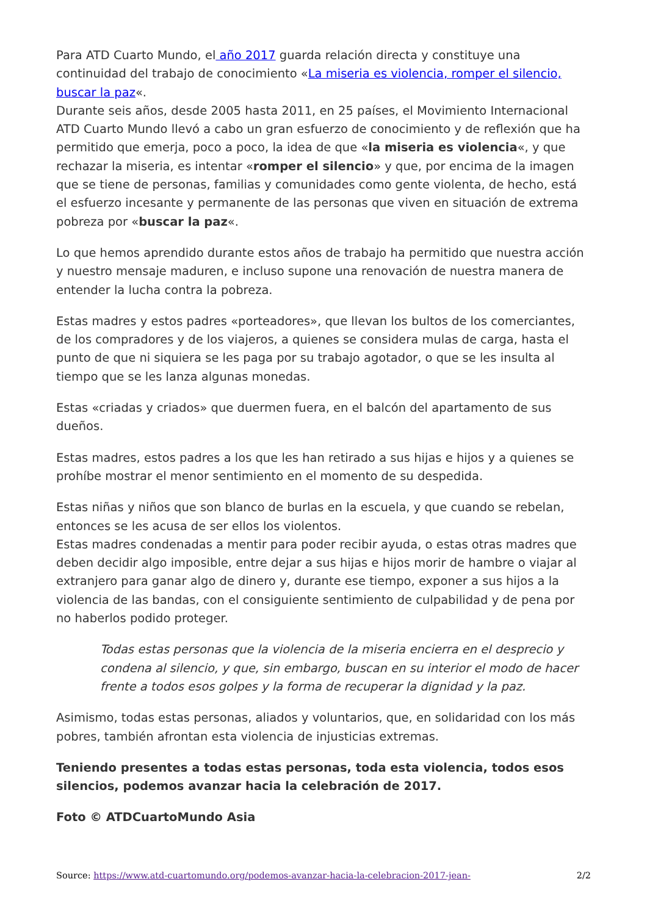Para ATD Cuarto Mundo, el año 2017 guarda relación directa y constituye una continuidad del trabajo de conocimiento «La miseria es violencia, romper el silencio, buscar la paz«.
Durante seis años, desde 2005 hasta 2011, en 25 países, el Movimiento Internacional ATD Cuarto Mundo llevó a cabo un gran esfuerzo de conocimiento y de reflexión que ha permitido que emerja, poco a poco, la idea de que «la miseria es violencia«, y que rechazar la miseria, es intentar «romper el silencio» y que, por encima de la imagen que se tiene de personas, familias y comunidades como gente violenta, de hecho, está el esfuerzo incesante y permanente de las personas que viven en situación de extrema pobreza por «buscar la paz«.
Lo que hemos aprendido durante estos años de trabajo ha permitido que nuestra acción y nuestro mensaje maduren, e incluso supone una renovación de nuestra manera de entender la lucha contra la pobreza.
Estas madres y estos padres «porteadores», que llevan los bultos de los comerciantes, de los compradores y de los viajeros, a quienes se considera mulas de carga, hasta el punto de que ni siquiera se les paga por su trabajo agotador, o que se les insulta al tiempo que se les lanza algunas monedas.
Estas «criadas y criados» que duermen fuera, en el balcón del apartamento de sus dueños.
Estas madres, estos padres a los que les han retirado a sus hijas e hijos y a quienes se prohíbe mostrar el menor sentimiento en el momento de su despedida.
Estas niñas y niños que son blanco de burlas en la escuela, y que cuando se rebelan, entonces se les acusa de ser ellos los violentos.
Estas madres condenadas a mentir para poder recibir ayuda, o estas otras madres que deben decidir algo imposible, entre dejar a sus hijas e hijos morir de hambre o viajar al extranjero para ganar algo de dinero y, durante ese tiempo, exponer a sus hijos a la violencia de las bandas, con el consiguiente sentimiento de culpabilidad y de pena por no haberlos podido proteger.
Todas estas personas que la violencia de la miseria encierra en el desprecio y condena al silencio, y que, sin embargo, buscan en su interior el modo de hacer frente a todos esos golpes y la forma de recuperar la dignidad y la paz.
Asimismo, todas estas personas, aliados y voluntarios, que, en solidaridad con los más pobres, también afrontan esta violencia de injusticias extremas.
Teniendo presentes a todas estas personas, toda esta violencia, todos esos silencios, podemos avanzar hacia la celebración de 2017.
Foto © ATDCuartoMundo Asia
Source: https://www.atd-cuartomundo.org/podemos-avanzar-hacia-la-celebracion-2017-jean- 2/2